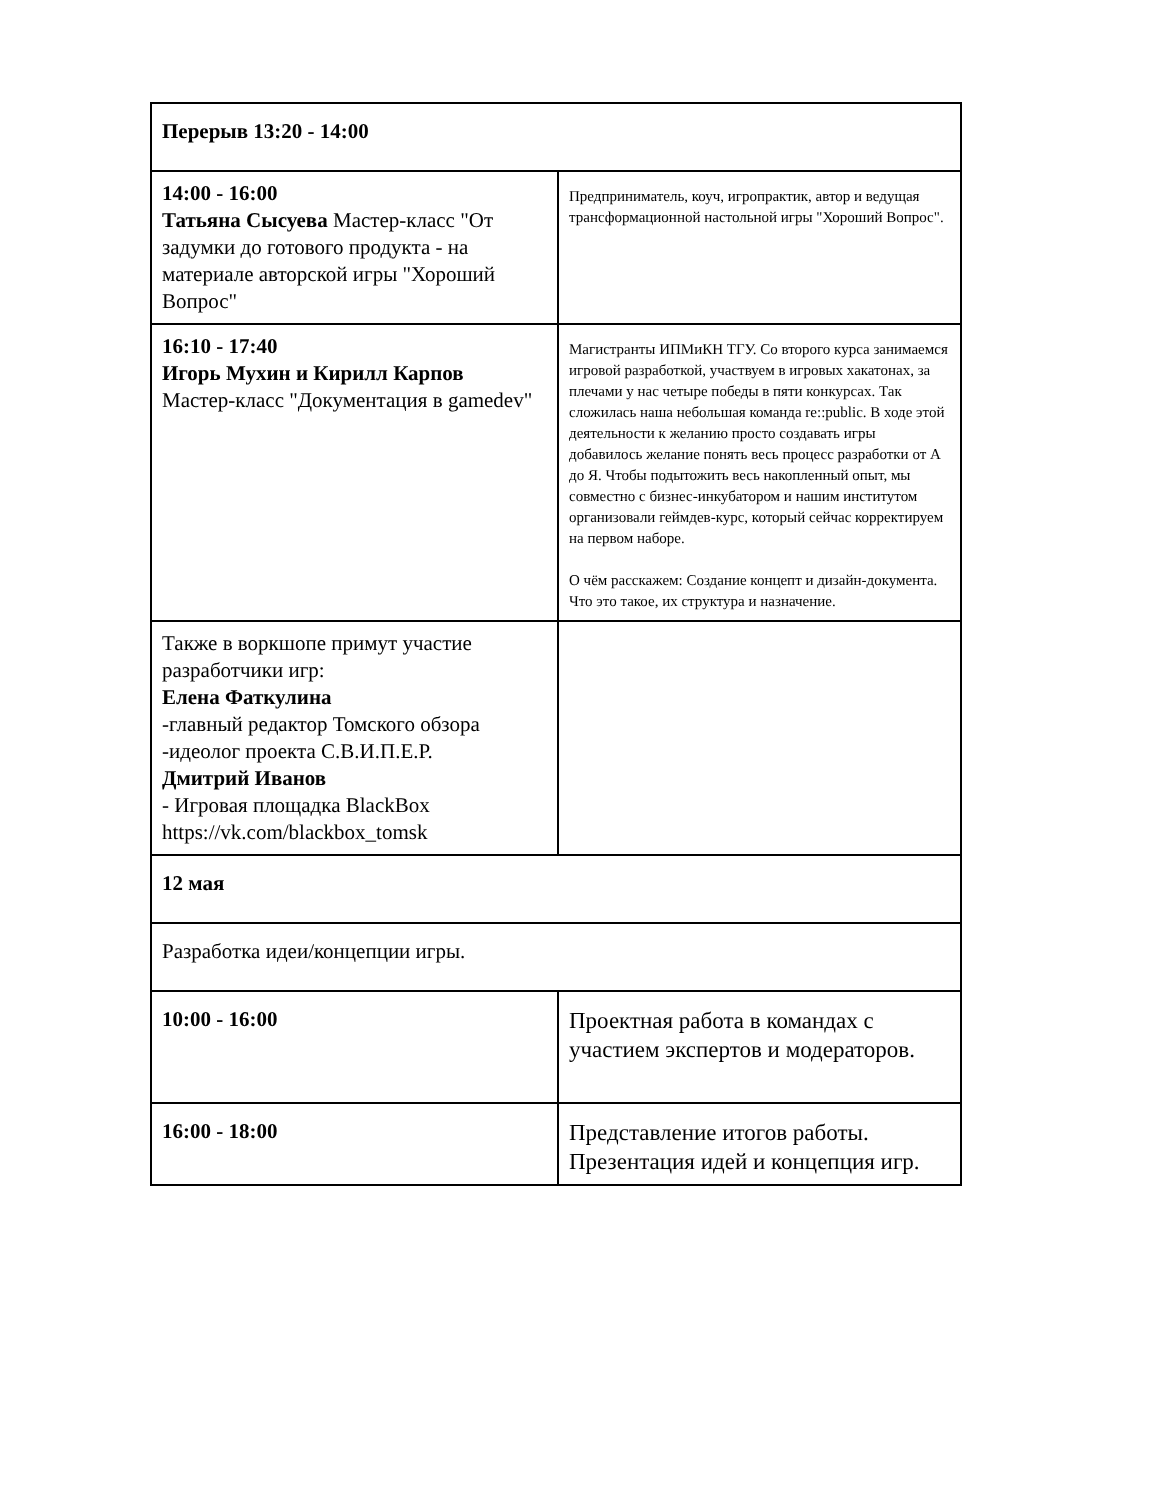| Перерыв 13:20 - 14:00 | |
| 14:00 - 16:00 Татьяна Сысуева Мастер-класс "От задумки до готового продукта - на материале авторской игры "Хороший Вопрос" | Предприниматель, коуч, игропрактик, автор и ведущая трансформационной настольной игры "Хороший Вопрос". |
| 16:10 - 17:40 Игорь Мухин и Кирилл Карпов Мастер-класс "Документация в gamedev" | Магистранты ИПМиКН ТГУ. Со второго курса занимаемся игровой разработкой, участвуем в игровых хакатонах, за плечами у нас четыре победы в пяти конкурсах. Так сложилась наша небольшая команда re::public. В ходе этой деятельности к желанию просто создавать игры добавилось желание понять весь процесс разработки от А до Я. Чтобы подытожить весь накопленный опыт, мы совместно с бизнес-инкубатором и нашим институтом организовали геймдев-курс, который сейчас корректируем на первом наборе. О чём расскажем: Создание концепт и дизайн-документа. Что это такое, их структура и назначение. |
| Также в воркшопе примут участие разработчики игр: Елена Фаткулина -главный редактор Томского обзора -идеолог проекта С.В.И.П.Е.Р. Дмитрий Иванов - Игровая площадка BlackBox https://vk.com/blackbox_tomsk | |
| 12 мая | |
| Разработка идеи/концепции игры. | |
| 10:00 - 16:00 | Проектная работа в командах с участием экспертов и модераторов. |
| 16:00 - 18:00 | Представление итогов работы. Презентация идей и концепция игр. |